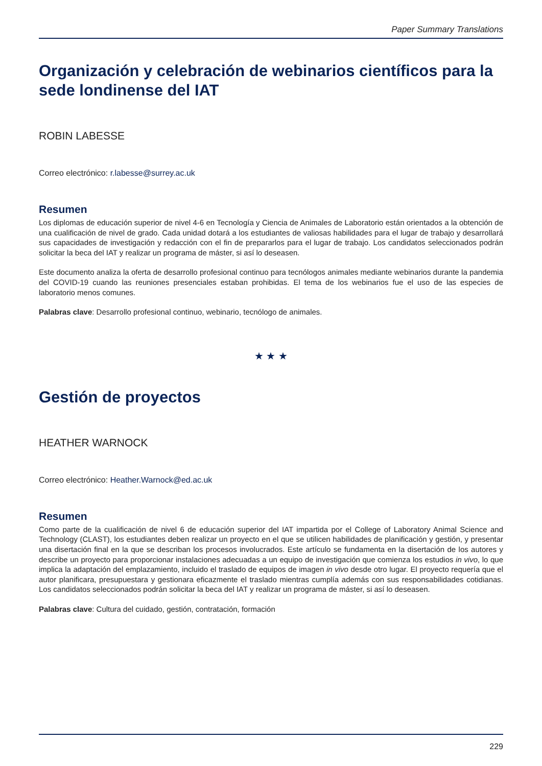Paper Summary Translations
Organización y celebración de webinarios científicos para la sede londinense del IAT
ROBIN LABESSE
Correo electrónico: r.labesse@surrey.ac.uk
Resumen
Los diplomas de educación superior de nivel 4-6 en Tecnología y Ciencia de Animales de Laboratorio están orientados a la obtención de una cualificación de nivel de grado. Cada unidad dotará a los estudiantes de valiosas habilidades para el lugar de trabajo y desarrollará sus capacidades de investigación y redacción con el fin de prepararlos para el lugar de trabajo. Los candidatos seleccionados podrán solicitar la beca del IAT y realizar un programa de máster, si así lo deseasen.
Este documento analiza la oferta de desarrollo profesional continuo para tecnólogos animales mediante webinarios durante la pandemia del COVID-19 cuando las reuniones presenciales estaban prohibidas. El tema de los webinarios fue el uso de las especies de laboratorio menos comunes.
Palabras clave: Desarrollo profesional continuo, webinario, tecnólogo de animales.
★ ★ ★
Gestión de proyectos
HEATHER WARNOCK
Correo electrónico: Heather.Warnock@ed.ac.uk
Resumen
Como parte de la cualificación de nivel 6 de educación superior del IAT impartida por el College of Laboratory Animal Science and Technology (CLAST), los estudiantes deben realizar un proyecto en el que se utilicen habilidades de planificación y gestión, y presentar una disertación final en la que se describan los procesos involucrados. Este artículo se fundamenta en la disertación de los autores y describe un proyecto para proporcionar instalaciones adecuadas a un equipo de investigación que comienza los estudios in vivo, lo que implica la adaptación del emplazamiento, incluido el traslado de equipos de imagen in vivo desde otro lugar. El proyecto requería que el autor planificara, presupuestara y gestionara eficazmente el traslado mientras cumplía además con sus responsabilidades cotidianas. Los candidatos seleccionados podrán solicitar la beca del IAT y realizar un programa de máster, si así lo deseasen.
Palabras clave: Cultura del cuidado, gestión, contratación, formación
229